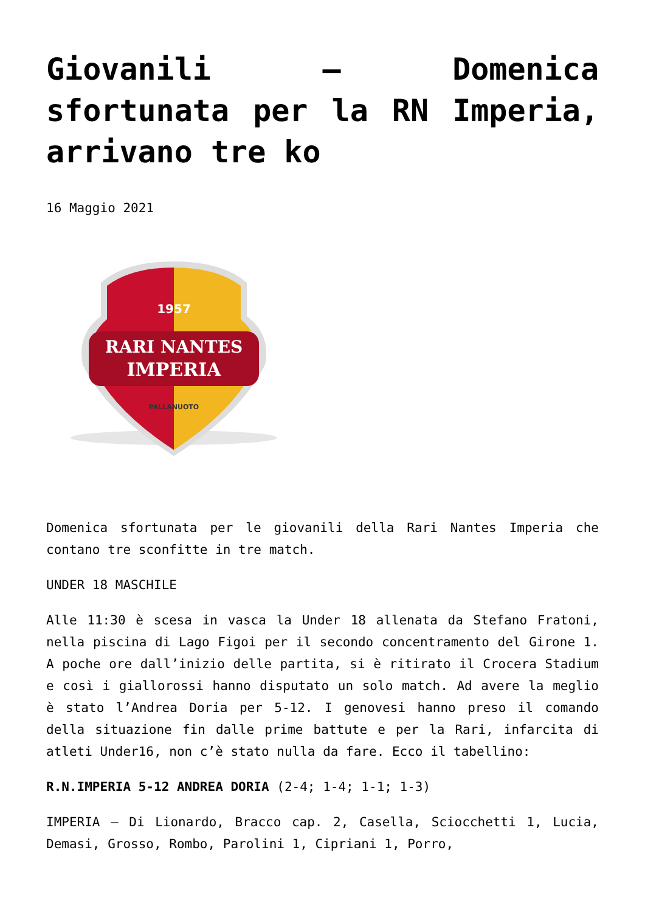Giovanili – Domenica sfortunata per la RN Imperia, arrivano tre ko
16 Maggio 2021
RARI NANTES
IMPERIA
1957
PALLANUOTO
Domenica sfortunata per le giovanili della Rari Nantes Imperia che contano tre sconfitte in tre match.
UNDER 18 MASCHILE
Alle 11:30 è scesa in vasca la Under 18 allenata da Stefano Fratoni, nella piscina di Lago Figoi per il secondo concentramento del Girone 1. A poche ore dall’inizio delle partita, si è ritirato il Crocera Stadium e così i giallorossi hanno disputato un solo match. Ad avere la meglio è stato l’Andrea Doria per 5-12. I genovesi hanno preso il comando della situazione fin dalle prime battute e per la Rari, infarcita di atleti Under16, non c’è stato nulla da fare. Ecco il tabellino:
R.N.IMPERIA 5-12 ANDREA DORIA (2-4; 1-4; 1-1; 1-3)
IMPERIA – Di Lionardo, Bracco cap. 2, Casella, Sciocchetti 1, Lucia, Demasi, Grosso, Rombo, Parolini 1, Cipriani 1, Porro,